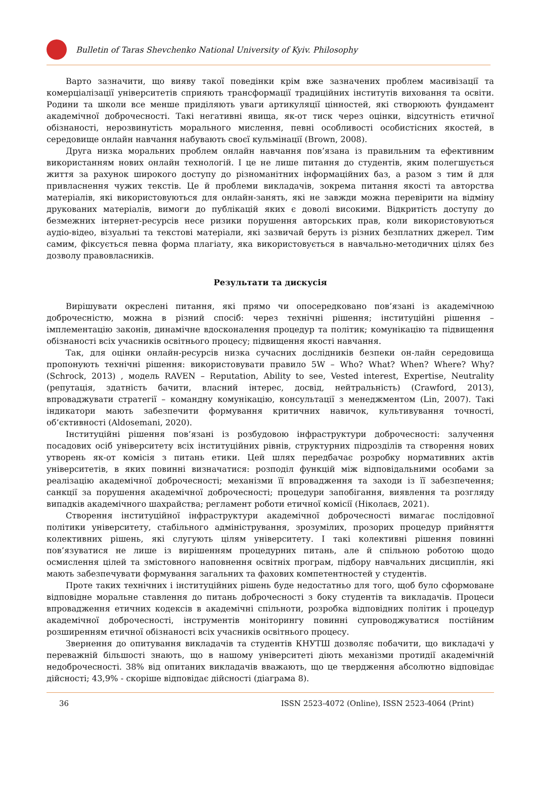Bulletin of Taras Shevchenko National University of Kyiv. Philosophy
Варто зазначити, що вияву такої поведінки крім вже зазначених проблем масивізації та комерціалізації університетів сприяють трансформації традиційних інститутів виховання та освіти. Родини та школи все менше приділяють уваги артикуляції цінностей, які створюють фундамент академічної доброчесності. Такі негативні явища, як-от тиск через оцінки, відсутність етичної обізнаності, нерозвинутість морального мислення, певні особливості особистісних якостей, в середовище онлайн навчання набувають своєї кульмінації (Brown, 2008).
Друга низка моральних проблем онлайн навчання пов’язана із правильним та ефективним використанням нових онлайн технологій. І це не лише питання до студентів, яким полегшується життя за рахунок широкого доступу до різноманітних інформаційних баз, а разом з тим й для привласнення чужих текстів. Це й проблеми викладачів, зокрема питання якості та авторства матеріалів, які використовуються для онлайн-занять, які не завжди можна перевірити на відміну друкованих матеріалів, вимоги до публікацій яких є доволі високими. Відкритість доступу до безмежних інтернет-ресурсів несе ризики порушення авторських прав, коли використовуються аудіо-відео, візуальні та текстові матеріали, які зазвичай беруть із різних безплатних джерел. Тим самим, фіксується певна форма плагіату, яка використовується в навчально-методичних цілях без дозволу правовласників.
Результати та дискусія
Вирішувати окреслені питання, які прямо чи опосередковано пов’язані із академічною доброчесністю, можна в різний спосіб: через технічні рішення; інституційні рішення – імплементацію законів, динамічне вдосконалення процедур та політик; комунікацію та підвищення обізнаності всіх учасників освітнього процесу; підвищення якості навчання.
Так, для оцінки онлайн-ресурсів низка сучасних дослідників безпеки он-лайн середовища пропонують технічні рішення: використовувати правило 5W – Who? What? When? Where? Why? (Schrock, 2013) , модель RAVEN – Reputation, Ability to see, Vested interest, Expertise, Neutrality (репутація, здатність бачити, власний інтерес, досвід, нейтральність) (Crawford, 2013), впроваджувати стратегії – командну комунікацію, консультації з менеджментом (Lin, 2007). Такі індикатори мають забезпечити формування критичних навичок, культивування точності, об’єктивності (Aldosemani, 2020).
Інституційні рішення пов’язані із розбудовою інфраструктури доброчесності: залучення посадових осіб університету всіх інституційних рівнів, структурних підрозділів та створення нових утворень як-от комісія з питань етики. Цей шлях передбачає розробку нормативних актів університетів, в яких повинні визначатися: розподіл функцій між відповідальними особами за реалізацію академічної доброчесності; механізми її впровадження та заходи із її забезпечення; санкції за порушення академічної доброчесності; процедури запобігання, виявлення та розгляду випадків академічного шахрайства; регламент роботи етичної комісії (Ніколаєв, 2021).
Створення інституційної інфраструктури академічної доброчесності вимагає послідовної політики університету, стабільного адміністрування, зрозумілих, прозорих процедур прийняття колективних рішень, які слугують цілям університету. І такі колективні рішення повинні пов’язуватися не лише із вирішенням процедурних питань, але й спільною роботою щодо осмислення цілей та змістовного наповнення освітніх програм, підбору навчальних дисциплін, які мають забезпечувати формування загальних та фахових компетентностей у студентів.
Проте таких технічних і інституційних рішень буде недостатньо для того, щоб було сформоване відповідне моральне ставлення до питань доброчесності з боку студентів та викладачів. Процеси впровадження етичних кодексів в академічні спільноти, розробка відповідних політик і процедур академічної доброчесності, інструментів моніторингу повинні супроводжуватися постійним розширенням етичної обізнаності всіх учасників освітнього процесу.
Звернення до опитування викладачів та студентів КНУТШ дозволяє побачити, що викладачі у переважній більшості знають, що в нашому університеті діють механізми протидії академічній недоброчесності. 38% від опитаних викладачів вважають, що це твердження абсолютно відповідає дійсності; 43,9% - скоріше відповідає дійсності (діаграма 8).
36 ISSN 2523-4072 (Online), ISSN 2523-4064 (Print)